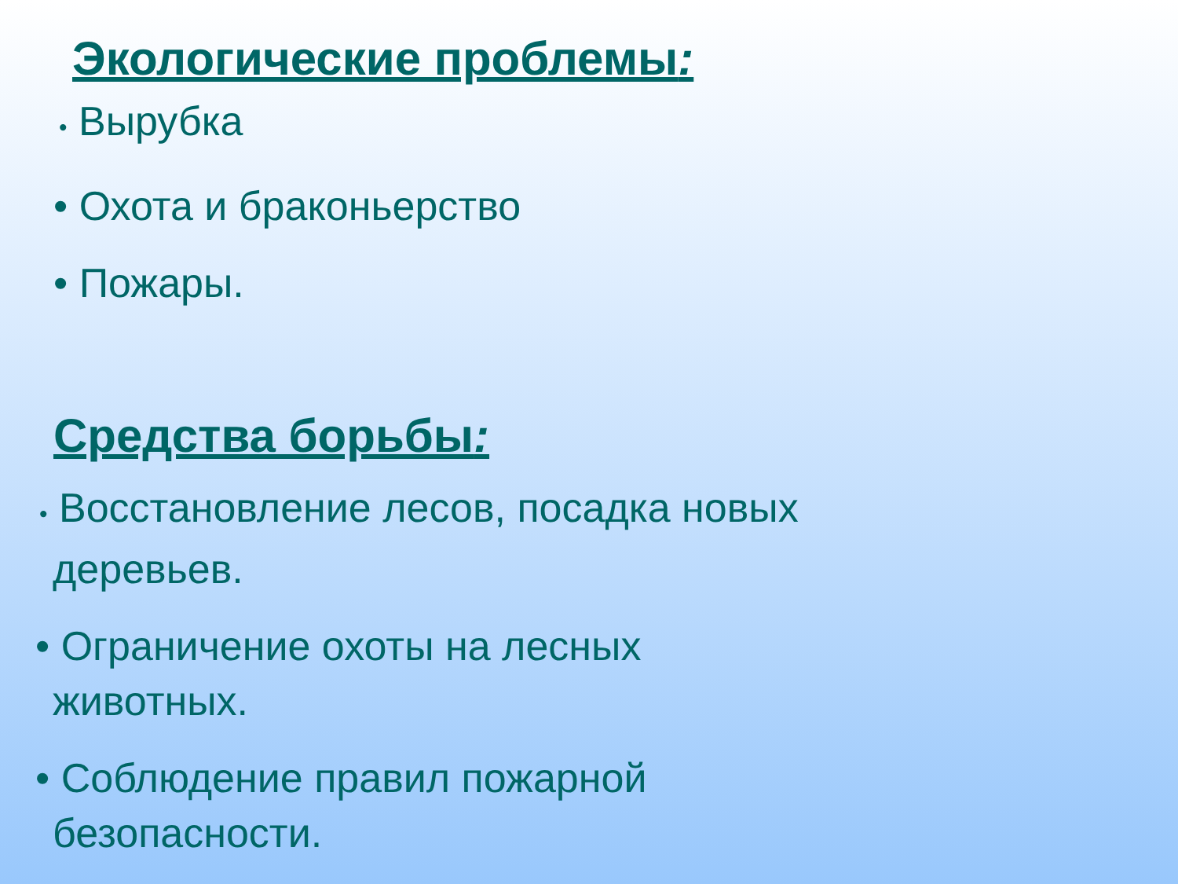Экологические проблемы:
• Вырубка
• Охота и браконьерство
• Пожары.
Средства борьбы:
• Восстановление лесов, посадка новых
деревьев.
• Ограничение охоты на лесных
животных.
• Соблюдение правил пожарной
безопасности.